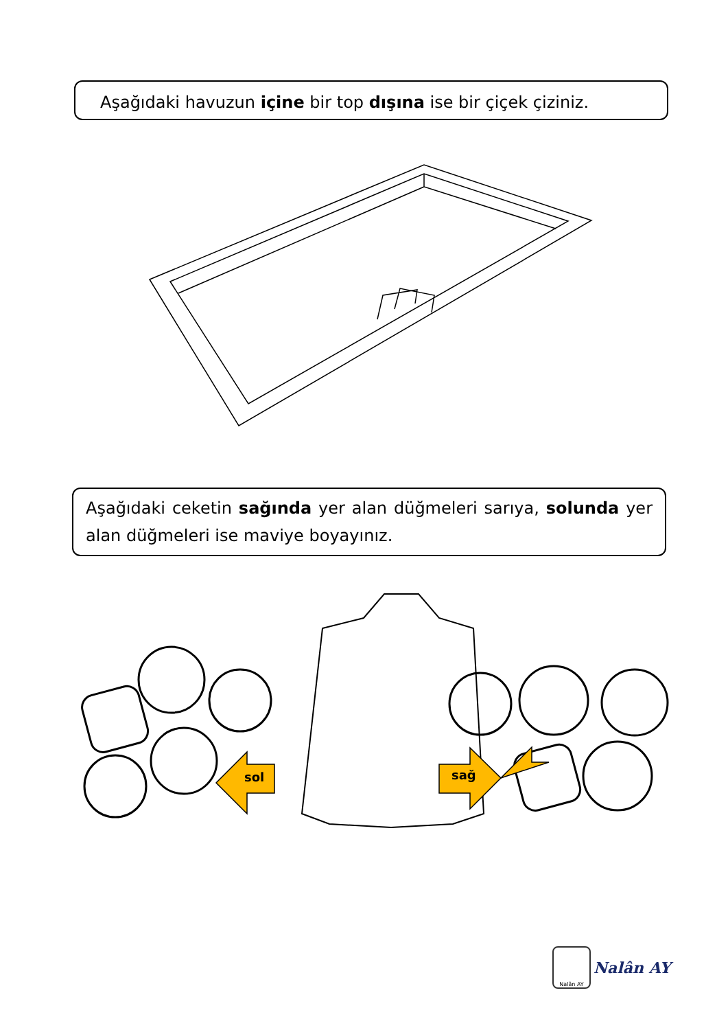Aşağıdaki havuzun içine bir top dışına ise bir çiçek çiziniz.
Aşağıdaki ceketin sağında yer alan düğmeleri sarıya, solunda yer alan düğmeleri ise maviye boyayınız.
sol
sağ
Nalân AY
Nalân AY